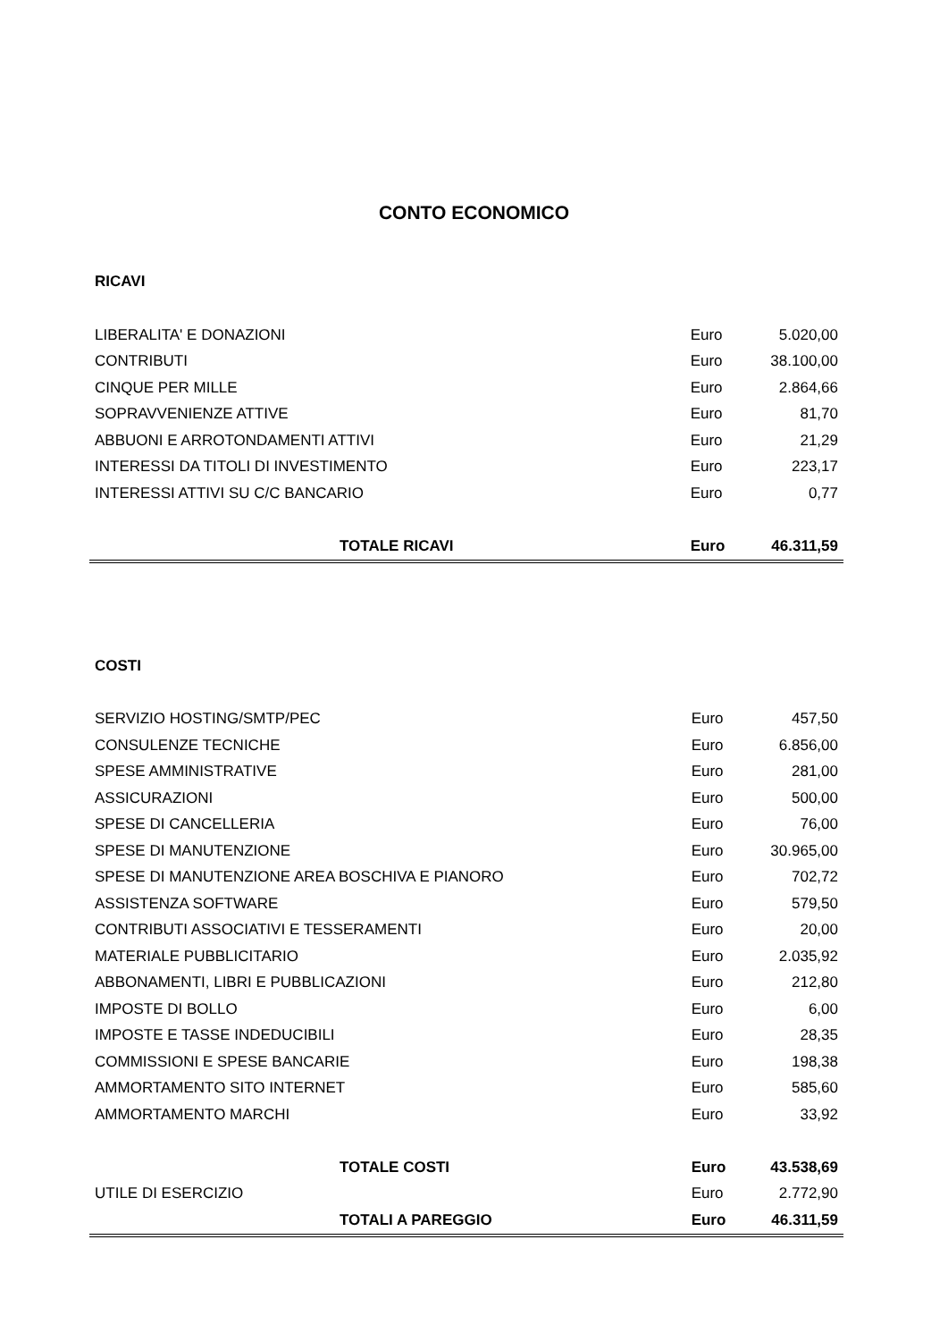CONTO ECONOMICO
| RICAVI | | |
| LIBERALITA' E DONAZIONI | Euro | 5.020,00 |
| CONTRIBUTI | Euro | 38.100,00 |
| CINQUE PER MILLE | Euro | 2.864,66 |
| SOPRAVVENIENZE ATTIVE | Euro | 81,70 |
| ABBUONI E ARROTONDAMENTI ATTIVI | Euro | 21,29 |
| INTERESSI DA TITOLI DI INVESTIMENTO | Euro | 223,17 |
| INTERESSI ATTIVI SU C/C BANCARIO | Euro | 0,77 |
| TOTALE RICAVI | Euro | 46.311,59 |
| COSTI | | |
| SERVIZIO HOSTING/SMTP/PEC | Euro | 457,50 |
| CONSULENZE TECNICHE | Euro | 6.856,00 |
| SPESE AMMINISTRATIVE | Euro | 281,00 |
| ASSICURAZIONI | Euro | 500,00 |
| SPESE DI CANCELLERIA | Euro | 76,00 |
| SPESE DI MANUTENZIONE | Euro | 30.965,00 |
| SPESE DI MANUTENZIONE AREA BOSCHIVA E PIANORO | Euro | 702,72 |
| ASSISTENZA SOFTWARE | Euro | 579,50 |
| CONTRIBUTI ASSOCIATIVI E TESSERAMENTI | Euro | 20,00 |
| MATERIALE PUBBLICITARIO | Euro | 2.035,92 |
| ABBONAMENTI, LIBRI E PUBBLICAZIONI | Euro | 212,80 |
| IMPOSTE DI BOLLO | Euro | 6,00 |
| IMPOSTE E TASSE INDEDUCIBILI | Euro | 28,35 |
| COMMISSIONI E SPESE BANCARIE | Euro | 198,38 |
| AMMORTAMENTO SITO INTERNET | Euro | 585,60 |
| AMMORTAMENTO MARCHI | Euro | 33,92 |
| TOTALE COSTI | Euro | 43.538,69 |
| UTILE DI ESERCIZIO | Euro | 2.772,90 |
| TOTALI A PAREGGIO | Euro | 46.311,59 |